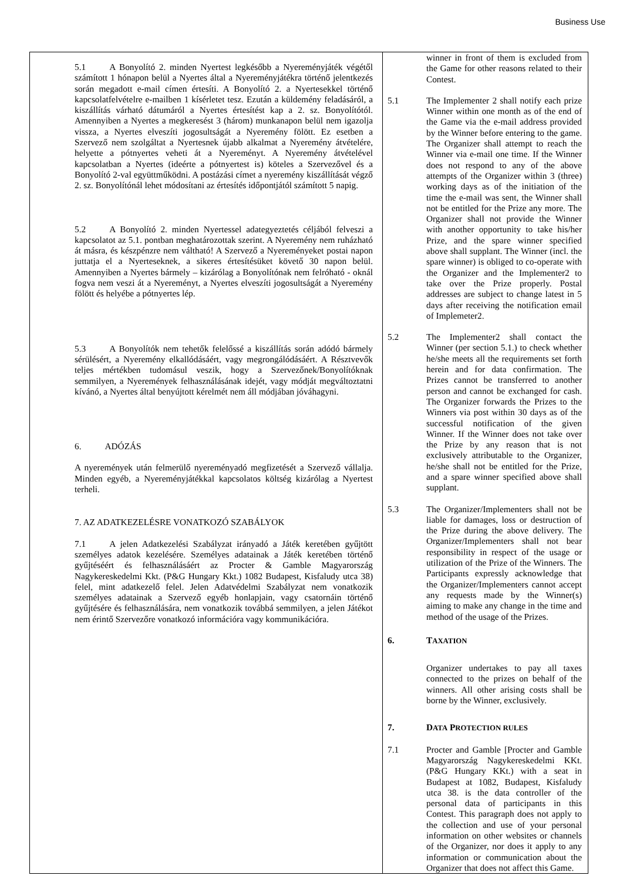Business Use
| 5.1 A Bonyolító 2. minden Nyertest legkésőbb a Nyereményjáték végétől számított 1 hónapon belül a Nyertes által a Nyereményjátékra történő jelentkezés során megadott e-mail címen értesíti. A Bonyolító 2. a Nyertesekkel történő kapcsolatfelvételre e-mailben 1 kísérletet tesz. Ezután a küldemény feladásáról, a kiszállítás várható dátumáról a Nyertes értesítést kap a 2. sz. Bonyolítótól. Amennyiben a Nyertes a megkeresést 3 (három) munkanapon belül nem igazolja vissza, a Nyertes elveszíti jogosultságát a Nyeremény fölött. Ez esetben a Szervező nem szolgáltat a Nyertesnek újabb alkalmat a Nyeremény átvételére, helyette a pótnyertes veheti át a Nyereményt. A Nyeremény átvételével kapcsolatban a Nyertes (ideérte a pótnyertest is) köteles a Szervezővel és a Bonyolító 2-val együttműködni. A postázási címet a nyeremény kiszállítását végző 2. sz. Bonyolítónál lehet módosítani az értesítés időpontjától számított 5 napig. 5.2 A Bonyolító 2. minden Nyertessel adategyeztetés céljából felveszi a kapcsolatot az 5.1. pontban meghatározottak szerint. A Nyeremény nem ruházható át másra, és készpénzre nem váltható! A Szervező a Nyereményeket postai napon juttatja el a Nyerteseknek, a sikeres értesítésüket követő 30 napon belül. Amennyiben a Nyertes bármely – kizárólag a Bonyolítónak nem felróható - oknál fogva nem veszi át a Nyereményt, a Nyertes elveszíti jogosultságát a Nyeremény fölött és helyébe a pótnyertes lép. 5.3 A Bonyolítók nem tehetők felelőssé a kiszállítás során adódó bármely sérülésért, a Nyeremény elkallódásáért, vagy megrongálódásáért. A Résztvevők teljes mértékben tudomásul veszik, hogy a Szervezőnek/Bonyolítóknak semmilyen, a Nyeremények felhasználásának idejét, vagy módját megváltoztatni kívánó, a Nyertes által benyújtott kérelmét nem áll módjában jóváhagyni. 6. ADÓZÁS A nyeremények után felmerülő nyereményadó megfizetését a Szervező vállalja. Minden egyéb, a Nyereményjátékkal kapcsolatos költség kizárólag a Nyertest terheli. 7. AZ ADATKEZELÉSRE VONATKOZÓ SZABÁLYOK 7.1 A jelen Adatkezelési Szabályzat irányadó a Játék keretében gyűjtött személyes adatok kezelésére. Személyes adatainak a Játék keretében történő gyűjtéséért és felhasználásáért az Procter & Gamble Magyarország Nagykereskedelmi Kkt. (P&G Hungary Kkt.) 1082 Budapest, Kisfaludy utca 38) felel, mint adatkezelő felel. Jelen Adatvédelmi Szabályzat nem vonatkozik személyes adatainak a Szervező egyéb honlapjain, vagy csatornáin történő gyűjtésére és felhasználására, nem vonatkozik továbbá semmilyen, a jelen Játékot nem érintő Szervezőre vonatkozó információra vagy kommunikációra. | winner in front of them is excluded from the Game for other reasons related to their Contest. 5.1 The Implementer 2 shall notify each prize Winner within one month as of the end of the Game via the e-mail address provided by the Winner before entering to the game. The Organizer shall attempt to reach the Winner via e-mail one time. If the Winner does not respond to any of the above attempts of the Organizer within 3 (three) working days as of the initiation of the time the e-mail was sent, the Winner shall not be entitled for the Prize any more. The Organizer shall not provide the Winner with another opportunity to take his/her Prize, and the spare winner specified above shall supplant. The Winner (incl. the spare winner) is obliged to co-operate with the Organizer and the Implementer2 to take over the Prize properly. Postal addresses are subject to change latest in 5 days after receiving the notification email of Implemeter2. 5.2 The Implementer2 shall contact the Winner (per section 5.1.) to check whether he/she meets all the requirements set forth herein and for data confirmation. The Prizes cannot be transferred to another person and cannot be exchanged for cash. The Organizer forwards the Prizes to the Winners via post within 30 days as of the successful notification of the given Winner. If the Winner does not take over the Prize by any reason that is not exclusively attributable to the Organizer, he/she shall not be entitled for the Prize, and a spare winner specified above shall supplant. 5.3 The Organizer/Implementers shall not be liable for damages, loss or destruction of the Prize during the above delivery. The Organizer/Implementers shall not bear responsibility in respect of the usage or utilization of the Prize of the Winners. The Participants expressly acknowledge that the Organizer/Implementers cannot accept any requests made by the Winner(s) aiming to make any change in the time and method of the usage of the Prizes. 6. T AXATION Organizer undertakes to pay all taxes connected to the prizes on behalf of the winners. All other arising costs shall be borne by the Winner, exclusively. 7. D ATA P ROTECTION RULES 7.1 Procter and Gamble [Procter and Gamble Magyarország Nagykereskedelmi KKt. (P&G Hungary KKt.) with a seat in Budapest at 1082, Budapest, Kisfaludy utca 38. is the data controller of the personal data of participants in this Contest. This paragraph does not apply to the collection and use of your personal information on other websites or channels of the Organizer, nor does it apply to any information or communication about the Organizer that does not affect this Game. |